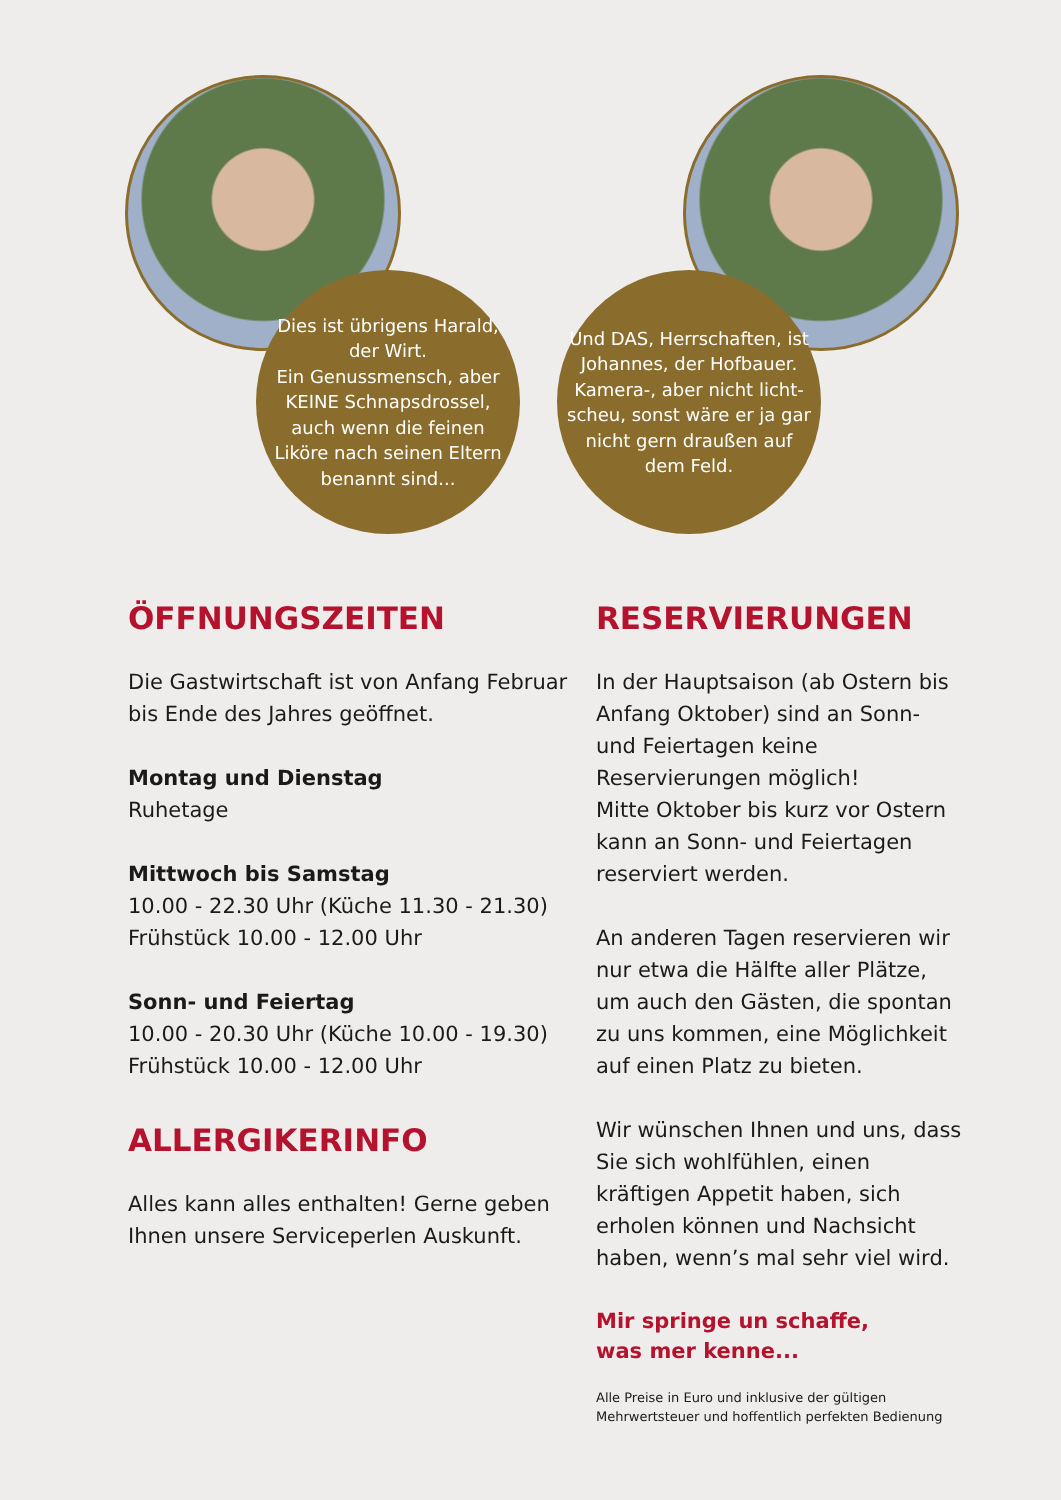Dies ist übrigens Harald, der Wirt.
Ein Genussmensch, aber KEINE Schnapsdrossel, auch wenn die feinen Liköre nach seinen Eltern benannt sind...
Und DAS, Herrschaften, ist Johannes, der Hofbauer. Kamera-, aber nicht licht-scheu, sonst wäre er ja gar nicht gern draußen auf dem Feld.
ÖFFNUNGSZEITEN
Die Gastwirtschaft ist von Anfang Februar bis Ende des Jahres geöffnet.
Montag und Dienstag
Ruhetage
Mittwoch bis Samstag
10.00 - 22.30 Uhr (Küche 11.30 - 21.30)
Frühstück 10.00 - 12.00 Uhr
Sonn- und Feiertag
10.00 - 20.30 Uhr (Küche 10.00 - 19.30)
Frühstück 10.00 - 12.00 Uhr
ALLERGIKERINFO
Alles kann alles enthalten! Gerne geben Ihnen unsere Serviceperlen Auskunft.
RESERVIERUNGEN
In der Hauptsaison (ab Ostern bis Anfang Oktober) sind an Sonn- und Feiertagen keine Reservierungen möglich!
Mitte Oktober bis kurz vor Ostern kann an Sonn- und Feiertagen reserviert werden.
An anderen Tagen reservieren wir nur etwa die Hälfte aller Plätze, um auch den Gästen, die spontan zu uns kommen, eine Möglichkeit auf einen Platz zu bieten.
Wir wünschen Ihnen und uns, dass Sie sich wohlfühlen, einen kräftigen Appetit haben, sich erholen können und Nachsicht haben, wenn’s mal sehr viel wird.
Mir springe un schaffe,
was mer kenne...
Alle Preise in Euro und inklusive der gültigen Mehrwertsteuer und hoffentlich perfekten Bedienung